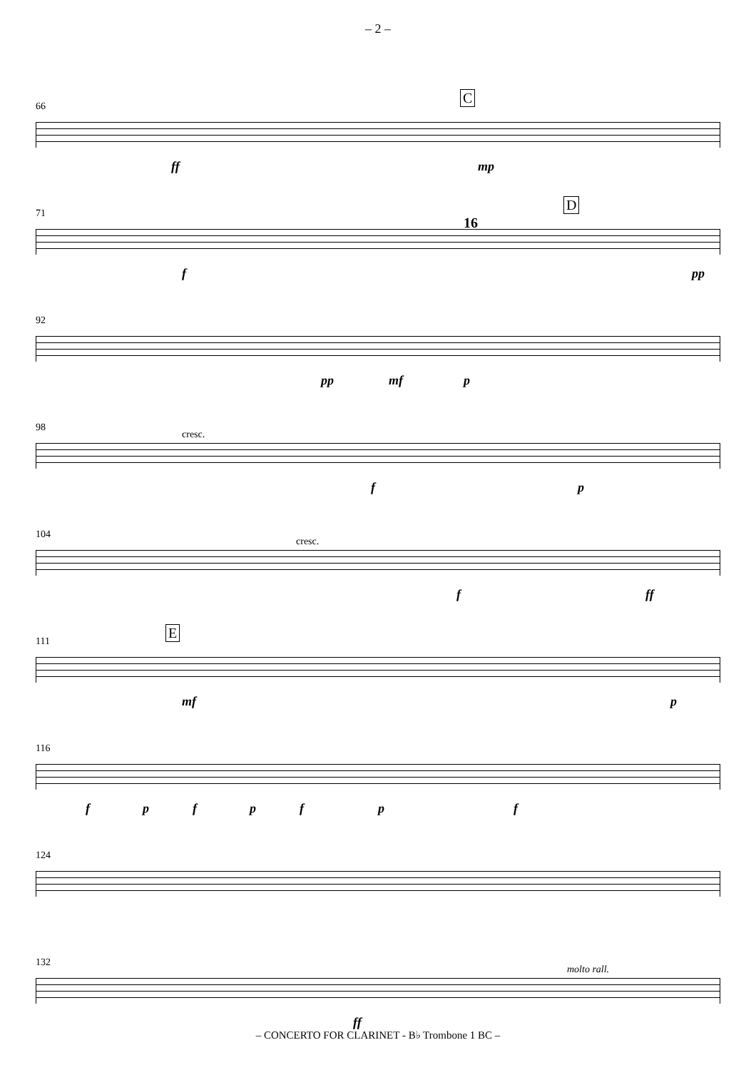– 2 –
66
C
ff mp
71
16
D
f pp
92
pp mf p
98
cresc.
f p
104
cresc.
f ff
111
E
mf p
116
f p f p f p f
124
132
molto rall.
ff
– CONCERTO FOR CLARINET - B♭ Trombone 1 BC –